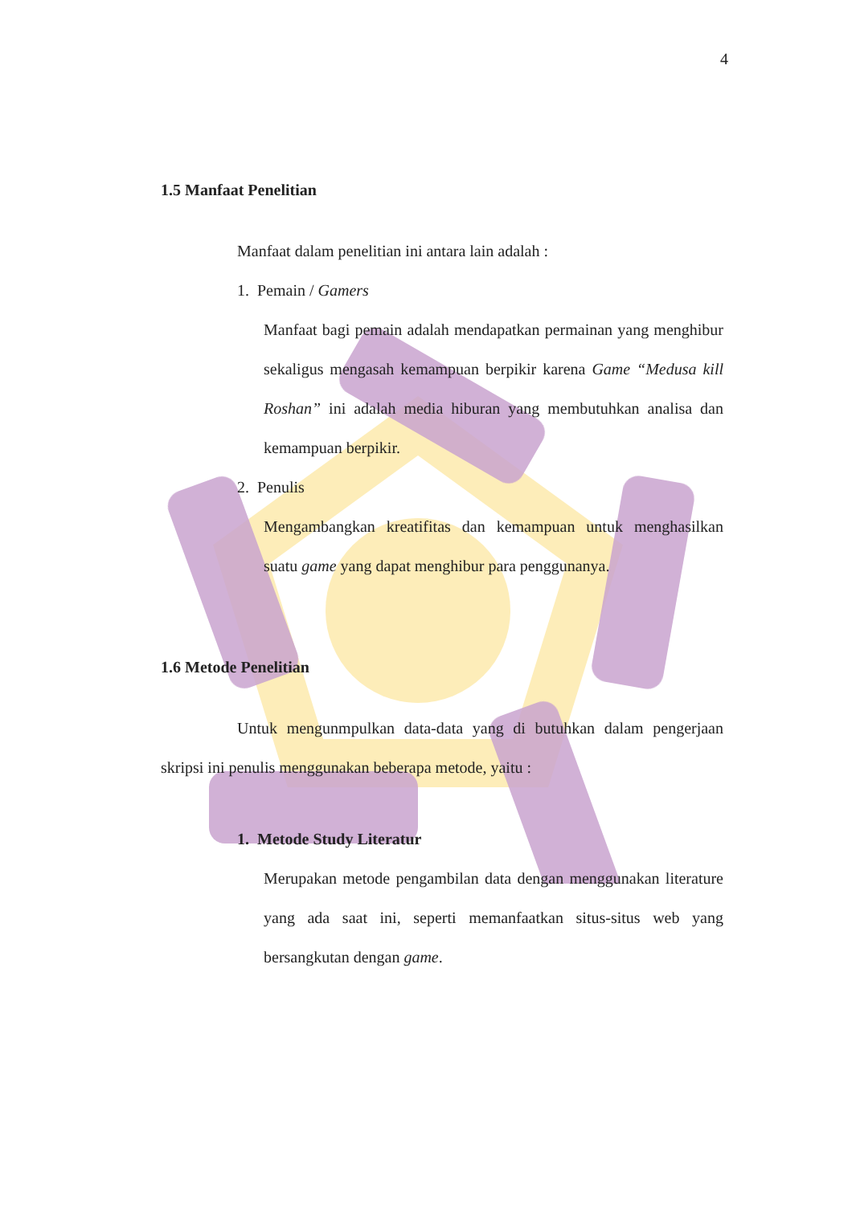4
1.5 Manfaat Penelitian
Manfaat dalam penelitian ini antara lain adalah :
1. Pemain / Gamers
Manfaat bagi pemain adalah mendapatkan permainan yang menghibur sekaligus mengasah kemampuan berpikir karena Game “Medusa kill Roshan” ini adalah media hiburan yang membutuhkan analisa dan kemampuan berpikir.
2. Penulis
Mengambangkan kreatifitas dan kemampuan untuk menghasilkan suatu game yang dapat menghibur para penggunanya.
1.6 Metode Penelitian
Untuk mengunmpulkan data-data yang di butuhkan dalam pengerjaan skripsi ini penulis menggunakan beberapa metode, yaitu :
1. Metode Study Literatur
Merupakan metode pengambilan data dengan menggunakan literature yang ada saat ini, seperti memanfaatkan situs-situs web yang bersangkutan dengan game.